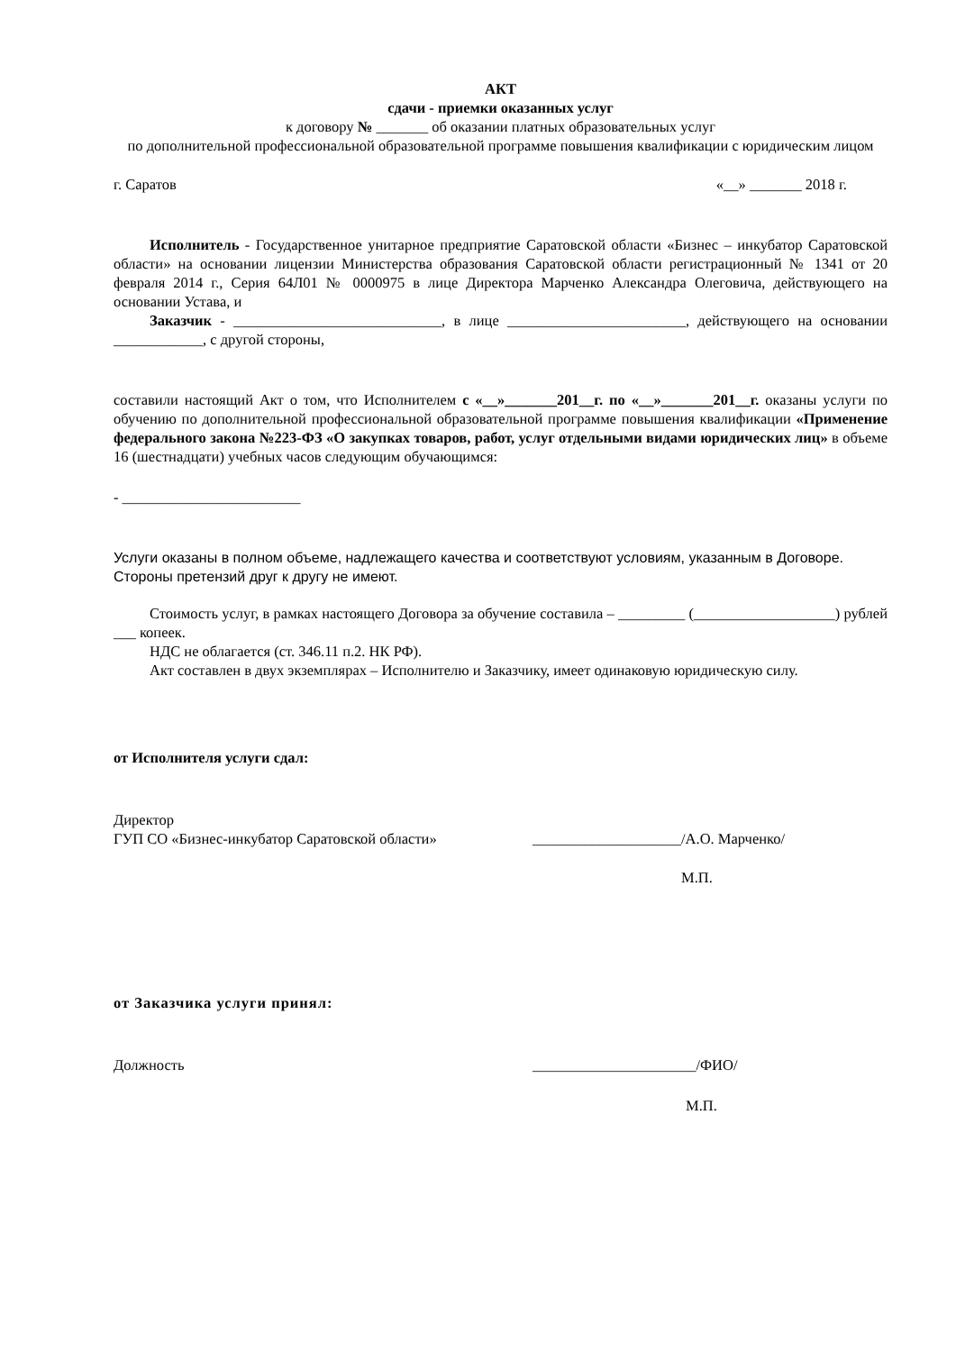АКТ
сдачи - приемки оказанных услуг
к договору № _______ об оказании платных образовательных услуг
по дополнительной профессиональной образовательной программе повышения квалификации с юридическим лицом
г. Саратов «__» _______ 2018 г.
Исполнитель - Государственное унитарное предприятие Саратовской области «Бизнес – инкубатор Саратовской области» на основании лицензии Министерства образования Саратовской области регистрационный № 1341 от 20 февраля 2014 г., Серия 64Л01 № 0000975 в лице Директора Марченко Александра Олеговича, действующего на основании Устава, и
Заказчик - ____________________________, в лице ________________________, действующего на основании ____________, с другой стороны,
составили настоящий Акт о том, что Исполнителем с «__»_______201__г. по «__»_______201__г. оказаны услуги по обучению по дополнительной профессиональной образовательной программе повышения квалификации «Применение федерального закона №223-ФЗ «О закупках товаров, работ, услуг отдельными видами юридических лиц» в объеме 16 (шестнадцати) учебных часов следующим обучающимся:
- ________________________
Услуги оказаны в полном объеме, надлежащего качества и соответствуют условиям, указанным в Договоре. Стороны претензий друг к другу не имеют.
Стоимость услуг, в рамках настоящего Договора за обучение составила – _________ (___________________) рублей ___ копеек.
НДС не облагается (ст. 346.11 п.2. НК РФ).
Акт составлен в двух экземплярах – Исполнителю и Заказчику, имеет одинаковую юридическую силу.
от Исполнителя услуги сдал:
Директор
ГУП СО «Бизнес-инкубатор Саратовской области» ____________________/А.О. Марченко/
М.П.
от Заказчика услуги принял:
Должность ______________________/ФИО/
М.П.